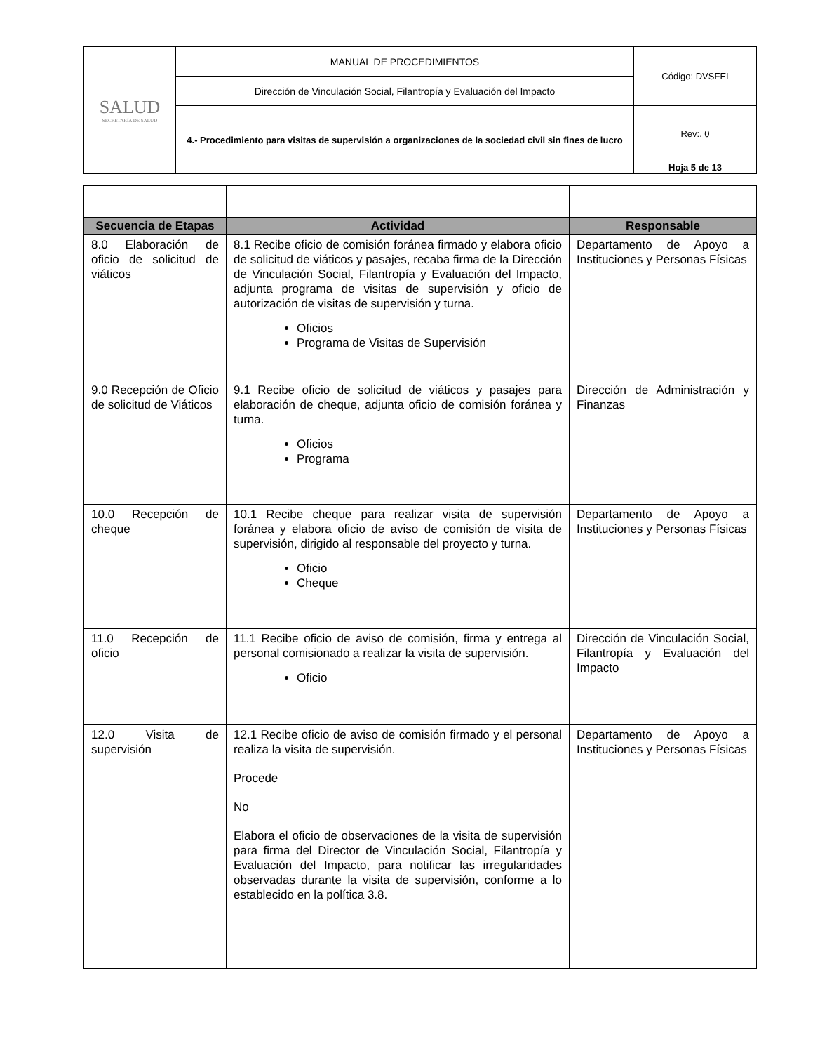| SALUD SECRETARÍA DE SALUD | MANUAL DE PROCEDIMIENTOS | Código: DVSFEI |
| | Dirección de Vinculación Social, Filantropía y Evaluación del Impacto | |
| | 4.- Procedimiento para visitas de supervisión a organizaciones de la sociedad civil sin fines de lucro | Rev:. 0 |
| | | Hoja 5 de 13 |
| Secuencia de Etapas | Actividad | Responsable |
| --- | --- | --- |
| 8.0 Elaboración de oficio de solicitud de viáticos | 8.1 Recibe oficio de comisión foránea firmado y elabora oficio de solicitud de viáticos y pasajes, recaba firma de la Dirección de Vinculación Social, Filantropía y Evaluación del Impacto, adjunta programa de visitas de supervisión y oficio de autorización de visitas de supervisión y turna. Oficios Programa de Visitas de Supervisión | Departamento de Apoyo a Instituciones y Personas Físicas |
| 9.0 Recepción de Oficio de solicitud de Viáticos | 9.1 Recibe oficio de solicitud de viáticos y pasajes para elaboración de cheque, adjunta oficio de comisión foránea y turna. Oficios Programa | Dirección de Administración y Finanzas |
| 10.0 Recepción de cheque | 10.1 Recibe cheque para realizar visita de supervisión foránea y elabora oficio de aviso de comisión de visita de supervisión, dirigido al responsable del proyecto y turna. Oficio Cheque | Departamento de Apoyo a Instituciones y Personas Físicas |
| 11.0 Recepción de oficio | 11.1 Recibe oficio de aviso de comisión, firma y entrega al personal comisionado a realizar la visita de supervisión. Oficio | Dirección de Vinculación Social, Filantropía y Evaluación del Impacto |
| 12.0 Visita de supervisión | 12.1 Recibe oficio de aviso de comisión firmado y el personal realiza la visita de supervisión. Procede No Elabora el oficio de observaciones de la visita de supervisión para firma del Director de Vinculación Social, Filantropía y Evaluación del Impacto, para notificar las irregularidades observadas durante la visita de supervisión, conforme a lo establecido en la política 3.8. | Departamento de Apoyo a Instituciones y Personas Físicas |